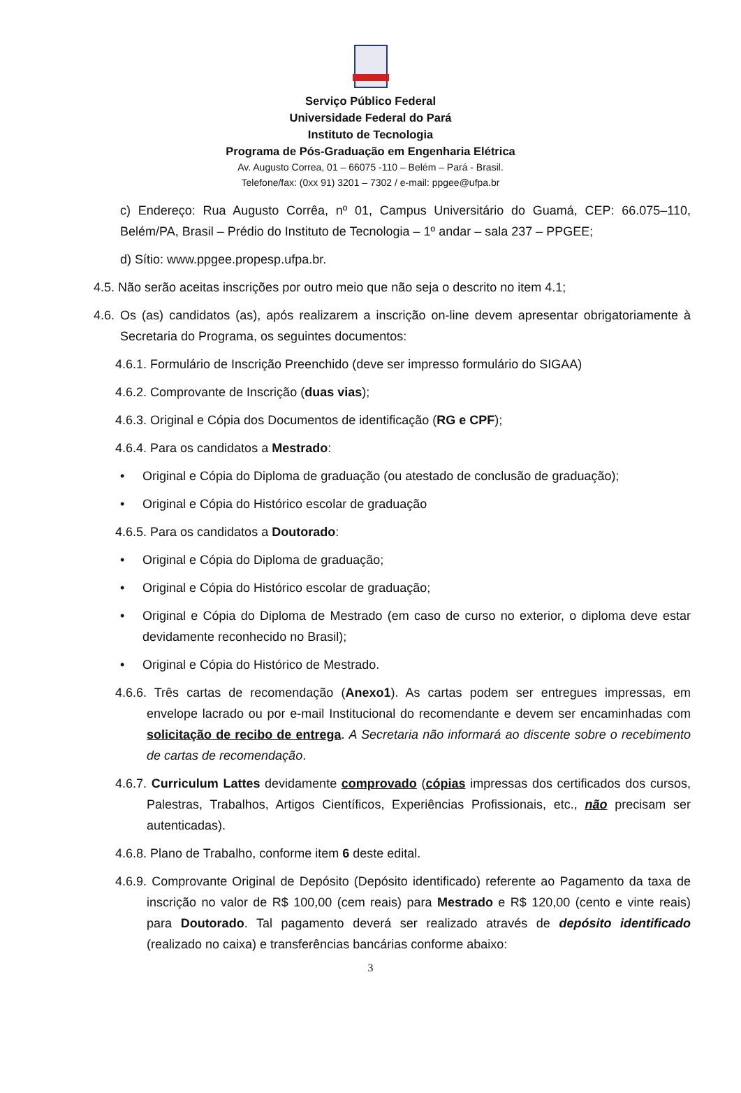Serviço Público Federal
Universidade Federal do Pará
Instituto de Tecnologia
Programa de Pós-Graduação em Engenharia Elétrica
Av. Augusto Correa, 01 – 66075 -110 – Belém – Pará - Brasil.
Telefone/fax: (0xx 91) 3201 – 7302 / e-mail: ppgee@ufpa.br
c) Endereço: Rua Augusto Corrêa, nº 01, Campus Universitário do Guamá, CEP: 66.075–110, Belém/PA, Brasil – Prédio do Instituto de Tecnologia – 1º andar – sala 237 – PPGEE;
d) Sítio: www.ppgee.propesp.ufpa.br.
4.5. Não serão aceitas inscrições por outro meio que não seja o descrito no item 4.1;
4.6. Os (as) candidatos (as), após realizarem a inscrição on-line devem apresentar obrigatoriamente à Secretaria do Programa, os seguintes documentos:
4.6.1. Formulário de Inscrição Preenchido (deve ser impresso formulário do SIGAA)
4.6.2. Comprovante de Inscrição (duas vias);
4.6.3. Original e Cópia dos Documentos de identificação (RG e CPF);
4.6.4. Para os candidatos a Mestrado:
• Original e Cópia do Diploma de graduação (ou atestado de conclusão de graduação);
• Original e Cópia do Histórico escolar de graduação
4.6.5. Para os candidatos a Doutorado:
• Original e Cópia do Diploma de graduação;
• Original e Cópia do Histórico escolar de graduação;
• Original e Cópia do Diploma de Mestrado (em caso de curso no exterior, o diploma deve estar devidamente reconhecido no Brasil);
• Original e Cópia do Histórico de Mestrado.
4.6.6. Três cartas de recomendação (Anexo1). As cartas podem ser entregues impressas, em envelope lacrado ou por e-mail Institucional do recomendante e devem ser encaminhadas com solicitação de recibo de entrega. A Secretaria não informará ao discente sobre o recebimento de cartas de recomendação.
4.6.7. Curriculum Lattes devidamente comprovado (cópias impressas dos certificados dos cursos, Palestras, Trabalhos, Artigos Científicos, Experiências Profissionais, etc., não precisam ser autenticadas).
4.6.8. Plano de Trabalho, conforme item 6 deste edital.
4.6.9. Comprovante Original de Depósito (Depósito identificado) referente ao Pagamento da taxa de inscrição no valor de R$ 100,00 (cem reais) para Mestrado e R$ 120,00 (cento e vinte reais) para Doutorado. Tal pagamento deverá ser realizado através de depósito identificado (realizado no caixa) e transferências bancárias conforme abaixo:
3